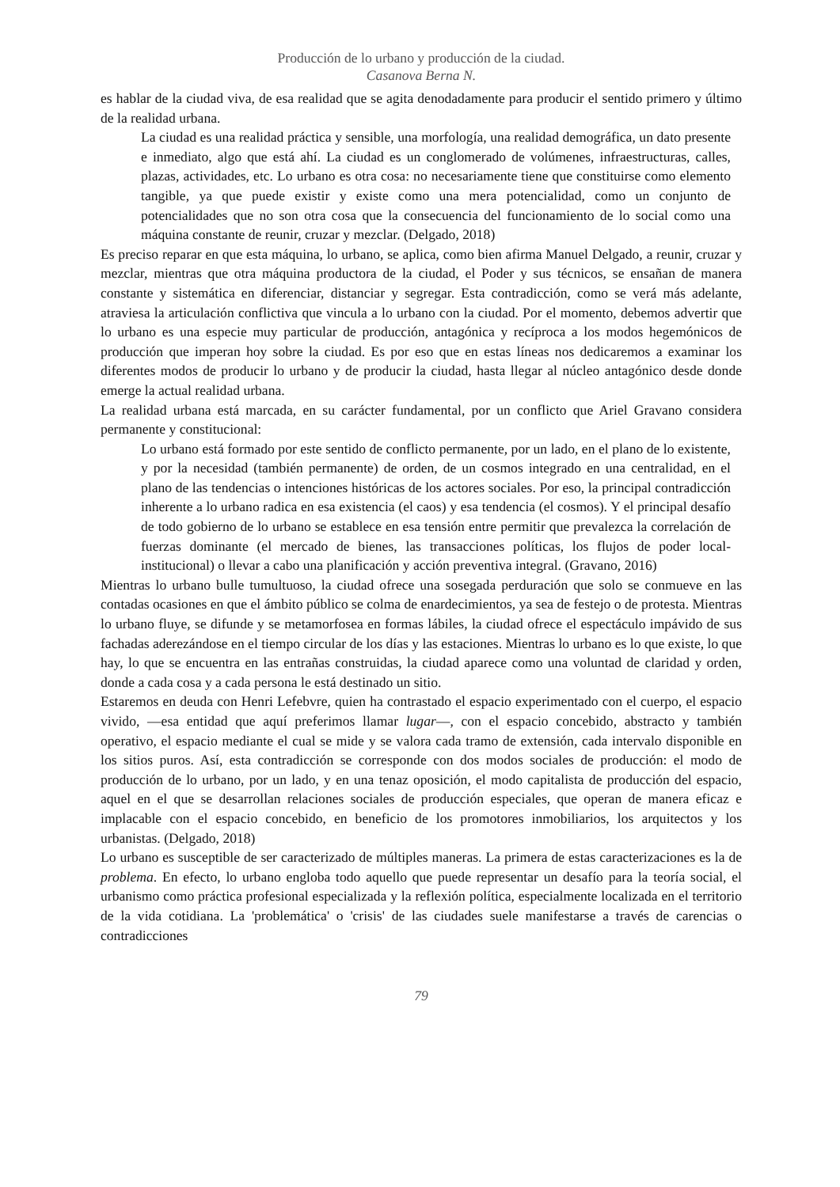Producción de lo urbano y producción de la ciudad.
Casanova Berna N.
es hablar de la ciudad viva, de esa realidad que se agita denodadamente para producir el sentido primero y último de la realidad urbana.
La ciudad es una realidad práctica y sensible, una morfología, una realidad demográfica, un dato presente e inmediato, algo que está ahí. La ciudad es un conglomerado de volúmenes, infraestructuras, calles, plazas, actividades, etc. Lo urbano es otra cosa: no necesariamente tiene que constituirse como elemento tangible, ya que puede existir y existe como una mera potencialidad, como un conjunto de potencialidades que no son otra cosa que la consecuencia del funcionamiento de lo social como una máquina constante de reunir, cruzar y mezclar. (Delgado, 2018)
Es preciso reparar en que esta máquina, lo urbano, se aplica, como bien afirma Manuel Delgado, a reunir, cruzar y mezclar, mientras que otra máquina productora de la ciudad, el Poder y sus técnicos, se ensañan de manera constante y sistemática en diferenciar, distanciar y segregar. Esta contradicción, como se verá más adelante, atraviesa la articulación conflictiva que vincula a lo urbano con la ciudad. Por el momento, debemos advertir que lo urbano es una especie muy particular de producción, antagónica y recíproca a los modos hegemónicos de producción que imperan hoy sobre la ciudad. Es por eso que en estas líneas nos dedicaremos a examinar los diferentes modos de producir lo urbano y de producir la ciudad, hasta llegar al núcleo antagónico desde donde emerge la actual realidad urbana.
La realidad urbana está marcada, en su carácter fundamental, por un conflicto que Ariel Gravano considera permanente y constitucional:
Lo urbano está formado por este sentido de conflicto permanente, por un lado, en el plano de lo existente, y por la necesidad (también permanente) de orden, de un cosmos integrado en una centralidad, en el plano de las tendencias o intenciones históricas de los actores sociales. Por eso, la principal contradicción inherente a lo urbano radica en esa existencia (el caos) y esa tendencia (el cosmos). Y el principal desafío de todo gobierno de lo urbano se establece en esa tensión entre permitir que prevalezca la correlación de fuerzas dominante (el mercado de bienes, las transacciones políticas, los flujos de poder local-institucional) o llevar a cabo una planificación y acción preventiva integral. (Gravano, 2016)
Mientras lo urbano bulle tumultuoso, la ciudad ofrece una sosegada perduración que solo se conmueve en las contadas ocasiones en que el ámbito público se colma de enardecimientos, ya sea de festejo o de protesta. Mientras lo urbano fluye, se difunde y se metamorfosea en formas lábiles, la ciudad ofrece el espectáculo impávido de sus fachadas aderezándose en el tiempo circular de los días y las estaciones. Mientras lo urbano es lo que existe, lo que hay, lo que se encuentra en las entrañas construidas, la ciudad aparece como una voluntad de claridad y orden, donde a cada cosa y a cada persona le está destinado un sitio.
Estaremos en deuda con Henri Lefebvre, quien ha contrastado el espacio experimentado con el cuerpo, el espacio vivido, —esa entidad que aquí preferimos llamar lugar—, con el espacio concebido, abstracto y también operativo, el espacio mediante el cual se mide y se valora cada tramo de extensión, cada intervalo disponible en los sitios puros. Así, esta contradicción se corresponde con dos modos sociales de producción: el modo de producción de lo urbano, por un lado, y en una tenaz oposición, el modo capitalista de producción del espacio, aquel en el que se desarrollan relaciones sociales de producción especiales, que operan de manera eficaz e implacable con el espacio concebido, en beneficio de los promotores inmobiliarios, los arquitectos y los urbanistas. (Delgado, 2018)
Lo urbano es susceptible de ser caracterizado de múltiples maneras. La primera de estas caracterizaciones es la de problema. En efecto, lo urbano engloba todo aquello que puede representar un desafío para la teoría social, el urbanismo como práctica profesional especializada y la reflexión política, especialmente localizada en el territorio de la vida cotidiana. La 'problemática' o 'crisis' de las ciudades suele manifestarse a través de carencias o contradicciones
79